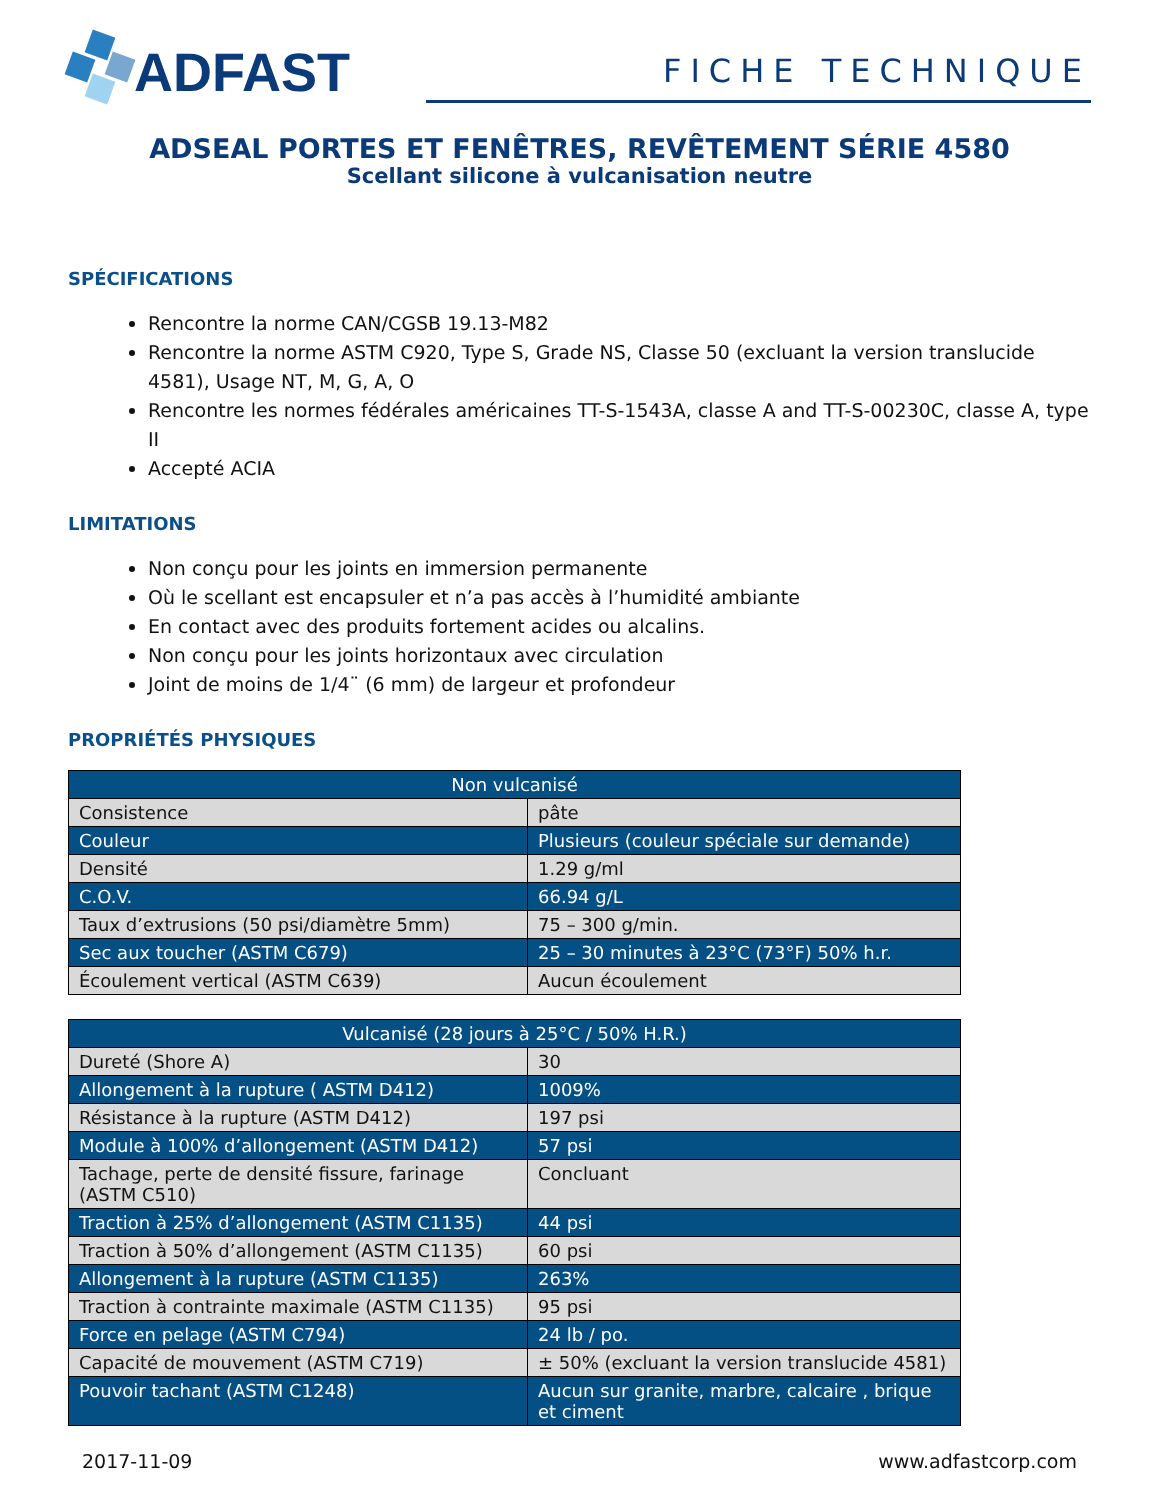ADFAST
FICHE TECHNIQUE
ADSEAL PORTES ET FENÊTRES, REVÊTEMENT SÉRIE 4580
Scellant silicone à vulcanisation neutre
SPÉCIFICATIONS
Rencontre la norme CAN/CGSB 19.13-M82
Rencontre la norme ASTM C920, Type S, Grade NS, Classe 50 (excluant la version translucide 4581), Usage NT, M, G, A, O
Rencontre les normes fédérales américaines TT-S-1543A, classe A and TT-S-00230C, classe A, type II
Accepté ACIA
LIMITATIONS
Non conçu pour les joints en immersion permanente
Où le scellant est encapsuler et n’a pas accès à l’humidité ambiante
En contact avec des produits fortement acides ou alcalins.
Non conçu pour les joints horizontaux avec circulation
Joint de moins de 1/4¨ (6 mm) de largeur et profondeur
PROPRIÉTÉS PHYSIQUES
| Non vulcanisé | |
| --- | --- |
| Consistence | pâte |
| Couleur | Plusieurs (couleur spéciale sur demande) |
| Densité | 1.29 g/ml |
| C.O.V. | 66.94 g/L |
| Taux d’extrusions (50 psi/diamètre 5mm) | 75 – 300 g/min. |
| Sec aux toucher (ASTM C679) | 25 – 30 minutes à 23°C (73°F) 50% h.r. |
| Écoulement vertical (ASTM C639) | Aucun écoulement |
| Vulcanisé (28 jours à 25°C / 50% H.R.) | |
| --- | --- |
| Dureté (Shore A) | 30 |
| Allongement à la rupture ( ASTM D412) | 1009% |
| Résistance à la rupture (ASTM D412) | 197 psi |
| Module à 100% d’allongement (ASTM D412) | 57 psi |
| Tachage, perte de densité fissure, farinage (ASTM C510) | Concluant |
| Traction à 25% d’allongement (ASTM C1135) | 44 psi |
| Traction à 50% d’allongement (ASTM C1135) | 60 psi |
| Allongement à la rupture (ASTM C1135) | 263% |
| Traction à contrainte maximale (ASTM C1135) | 95 psi |
| Force en pelage (ASTM C794) | 24 lb / po. |
| Capacité de mouvement (ASTM C719) | ± 50% (excluant la version translucide 4581) |
| Pouvoir tachant (ASTM C1248) | Aucun sur granite, marbre, calcaire , brique et ciment |
2017-11-09 www.adfastcorp.com